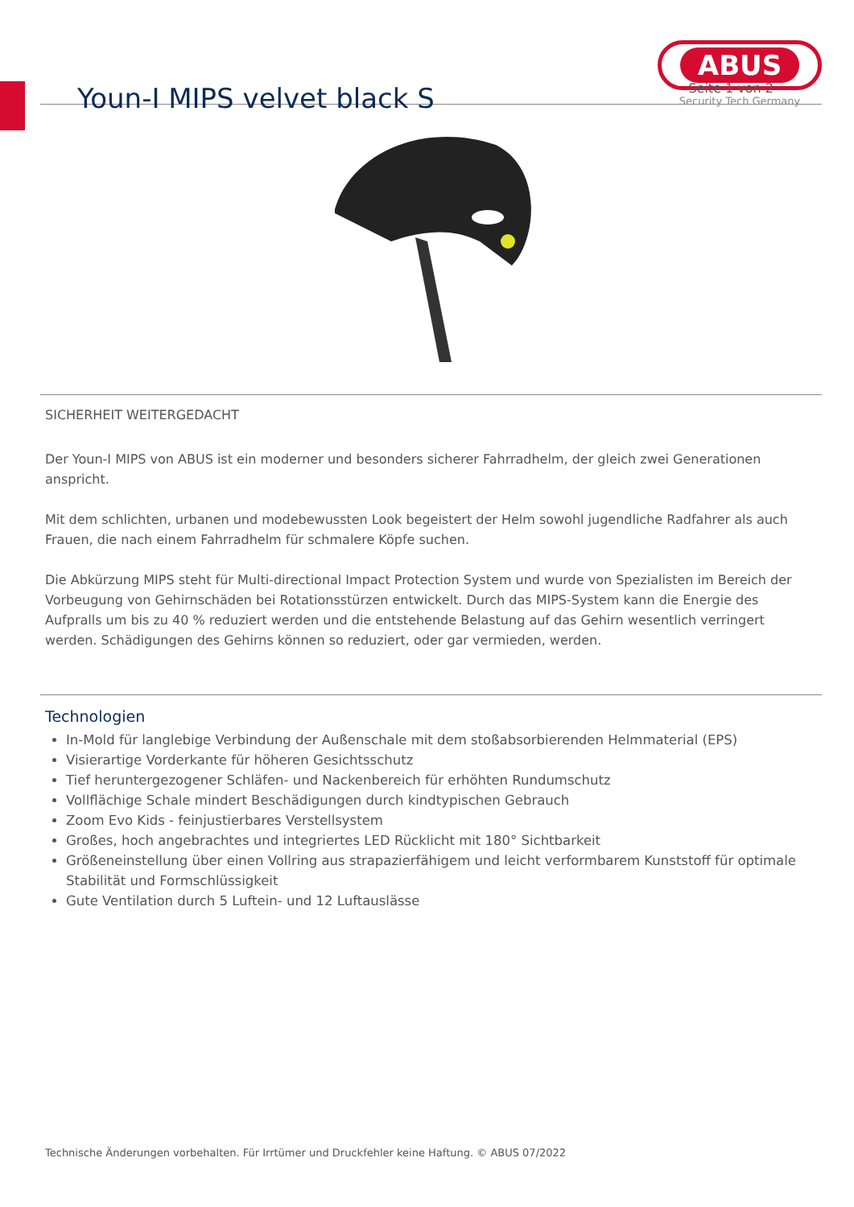Youn-I MIPS velvet black S
ABUS
Security Tech Germany
Seite 1 von 2
SICHERHEIT WEITERGEDACHT
Der Youn-I MIPS von ABUS ist ein moderner und besonders sicherer Fahrradhelm, der gleich zwei Generationen anspricht.
Mit dem schlichten, urbanen und modebewussten Look begeistert der Helm sowohl jugendliche Radfahrer als auch Frauen, die nach einem Fahrradhelm für schmalere Köpfe suchen.
Die Abkürzung MIPS steht für Multi-directional Impact Protection System und wurde von Spezialisten im Bereich der Vorbeugung von Gehirnschäden bei Rotationsstürzen entwickelt. Durch das MIPS-System kann die Energie des Aufpralls um bis zu 40 % reduziert werden und die entstehende Belastung auf das Gehirn wesentlich verringert werden. Schädigungen des Gehirns können so reduziert, oder gar vermieden, werden.
Technologien
In-Mold für langlebige Verbindung der Außenschale mit dem stoßabsorbierenden Helmmaterial (EPS)
Visierartige Vorderkante für höheren Gesichtsschutz
Tief heruntergezogener Schläfen- und Nackenbereich für erhöhten Rundumschutz
Vollflächige Schale mindert Beschädigungen durch kindtypischen Gebrauch
Zoom Evo Kids - feinjustierbares Verstellsystem
Großes, hoch angebrachtes und integriertes LED Rücklicht mit 180° Sichtbarkeit
Größeneinstellung über einen Vollring aus strapazierfähigem und leicht verformbarem Kunststoff für optimale Stabilität und Formschlüssigkeit
Gute Ventilation durch 5 Luftein- und 12 Luftauslässe
Technische Änderungen vorbehalten. Für Irrtümer und Druckfehler keine Haftung. © ABUS 07/2022